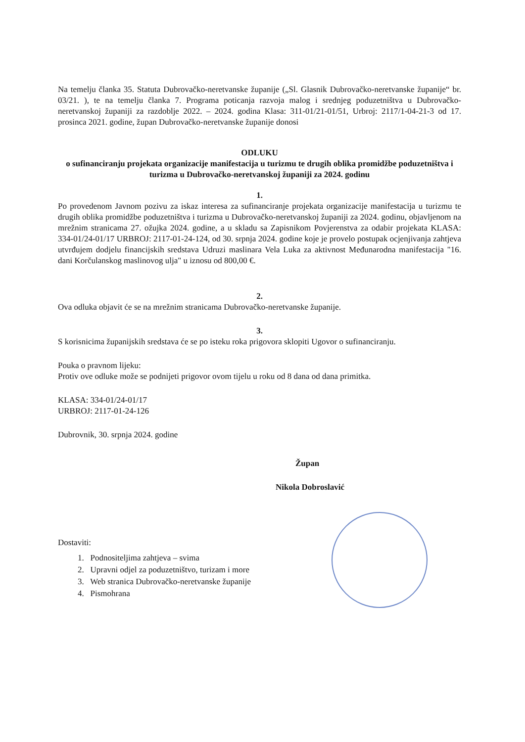Na temelju članka 35. Statuta Dubrovačko-neretvanske županije („Sl. Glasnik Dubrovačko-neretvanske županije“ br. 03/21. ), te na temelju članka 7. Programa poticanja razvoja malog i srednjeg poduzetništva u Dubrovačko-neretvanskoj županiji za razdoblje 2022. – 2024. godina Klasa: 311-01/21-01/51, Urbroj: 2117/1-04-21-3 od 17. prosinca 2021. godine, župan Dubrovačko-neretvanske županije donosi
ODLUKU
o sufinanciranju projekata organizacije manifestacija u turizmu te drugih oblika promidžbe poduzetništva i turizma u Dubrovačko-neretvanskoj županiji za 2024. godinu
1.
Po provedenom Javnom pozivu za iskaz interesa za sufinanciranje projekata organizacije manifestacija u turizmu te drugih oblika promidžbe poduzetništva i turizma u Dubrovačko-neretvanskoj županiji za 2024. godinu, objavljenom na mrežnim stranicama 27. ožujka 2024. godine, a u skladu sa Zapisnikom Povjerenstva za odabir projekata KLASA: 334-01/24-01/17 URBROJ: 2117-01-24-124, od 30. srpnja 2024. godine koje je provelo postupak ocjenjivanja zahtjeva utvrđujem dodjelu financijskih sredstava Udruzi maslinara Vela Luka za aktivnost Međunarodna manifestacija "16. dani Korčulanskog maslinovog ulja" u iznosu od 800,00 €.
2.
Ova odluka objavit će se na mrežnim stranicama Dubrovačko-neretvanske županije.
3.
S korisnicima županijskih sredstava će se po isteku roka prigovora sklopiti Ugovor o sufinanciranju.
Pouka o pravnom lijeku:
Protiv ove odluke može se podnijeti prigovor ovom tijelu u roku od 8 dana od dana primitka.
KLASA: 334-01/24-01/17
URBROJ: 2117-01-24-126
Dubrovnik, 30. srpnja 2024. godine
Župan
Nikola Dobroslavić
Dostaviti:
1. Podnositeljima zahtjeva – svima
2. Upravni odjel za poduzetništvo, turizam i more
3. Web stranica Dubrovačko-neretvanske županije
4. Pismohrana